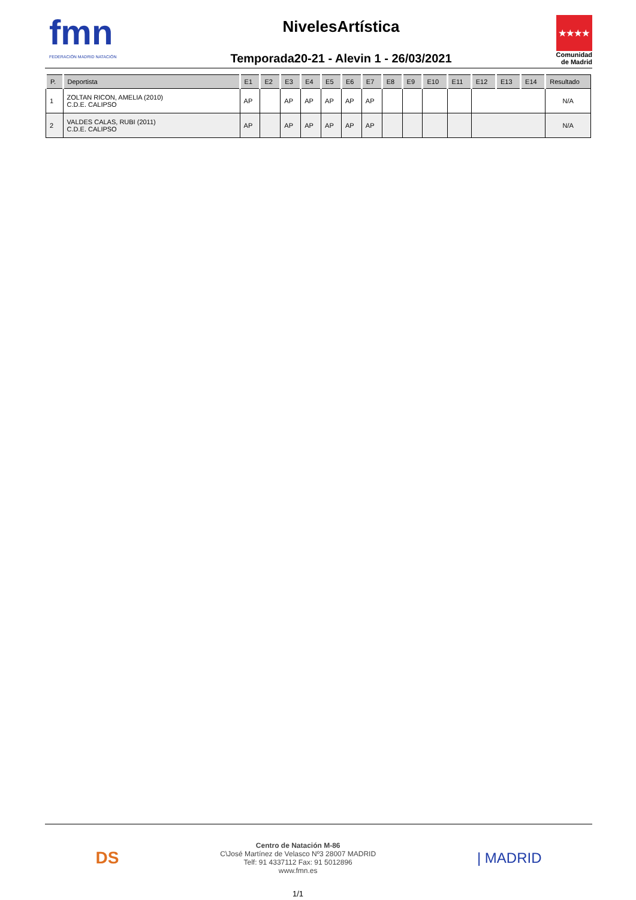fmn
FEDERACIÓN MADRID NATACIÓN
NivelesArtística
Temporada20-21 - Alevin 1 - 26/03/2021
★★★★
Comunidad de Madrid
| P. | Deportista | E1 | E2 | E3 | E4 | E5 | E6 | E7 | E8 | E9 | E10 | E11 | E12 | E13 | E14 | Resultado |
| --- | --- | --- | --- | --- | --- | --- | --- | --- | --- | --- | --- | --- | --- | --- | --- | --- |
| 1 | ZOLTAN RICON, AMELIA (2010) C.D.E. CALIPSO | AP | | AP | AP | AP | AP | AP | | | | | | | | N/A |
| 2 | VALDES CALAS, RUBI (2011) C.D.E. CALIPSO | AP | | AP | AP | AP | AP | AP | | | | | | | | N/A |
DS
Centro de Natación M-86
C\José Martínez de Velasco Nº3 28007 MADRID
Telf: 91 4337112 Fax: 91 5012896
www.fmn.es
| MADRID
1/1